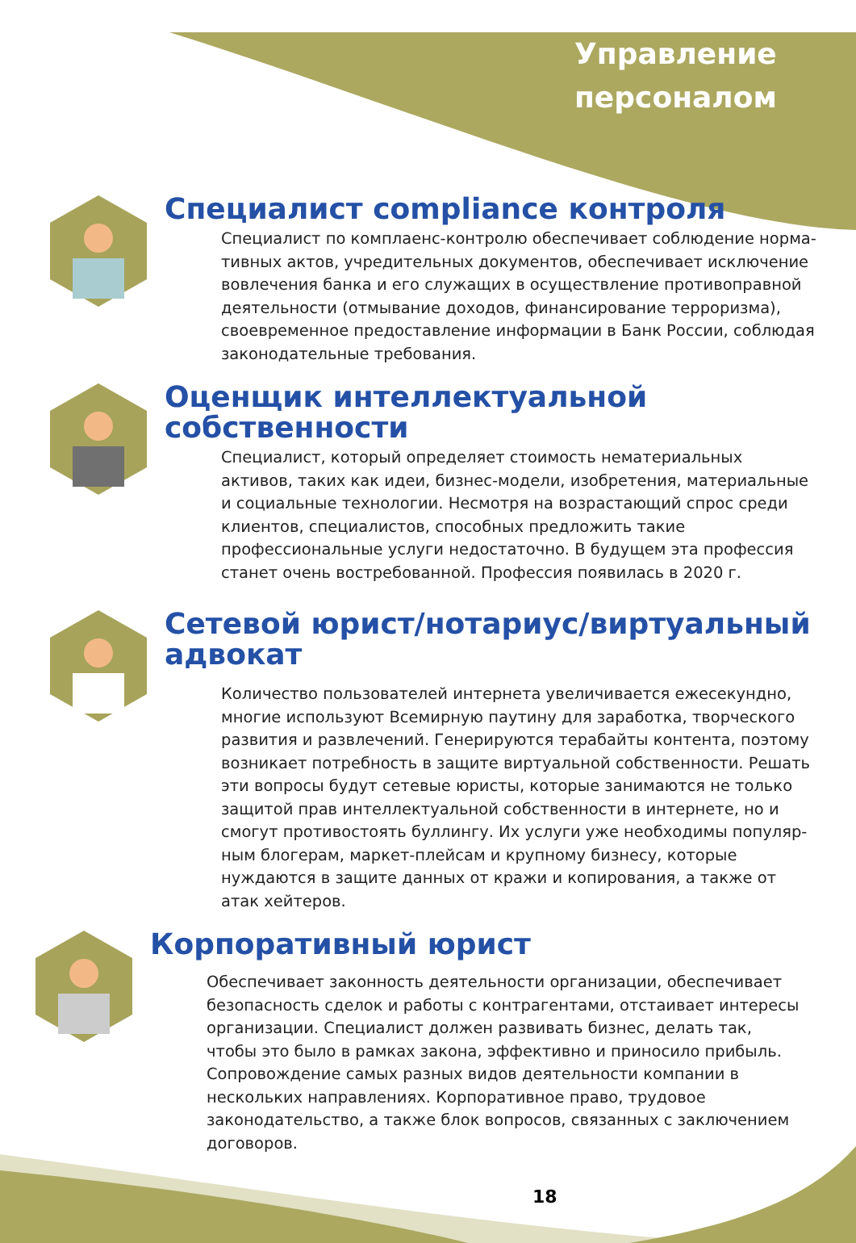Управление
персоналом
Специалист compliance контроля
Специалист по комплаенс-контролю обеспечивает соблюдение норма­тивных актов, учредительных документов, обеспечивает исключение вовлечения банка и его служащих в осуществление противоправной деятельности (отмывание доходов, финансирование терроризма), своевременное предоставление информации в Банк России, соблюдая законодательные требования.
Оценщик интеллектуальной собственности
Специалист, который определяет стоимость нематериальных активов, таких как идеи, бизнес-модели, изобретения, материальные и соци­альные технологии. Несмотря на возрастающий спрос среди клиентов, специалистов, способных предложить такие профессиональные услуги недостаточно. В будущем эта профессия станет очень востребованной. Профессия появилась в 2020 г.
Сетевой юрист/нотариус/виртуальный адвокат
Количество пользователей интернета увеличивается ежесекундно, многие используют Всемирную паутину для заработка, творческого развития и развлечений. Генерируются терабайты контента, поэтому возникает потребность в защите виртуальной собственности. Решать эти вопросы будут сетевые юристы, которые занимаются не только защитой прав интеллектуальной собственности в интернете, но и смогут противостоять буллингу. Их услуги уже необходимы популяр­ным блогерам, маркет-плейсам и крупному бизнесу, которые нуждают­ся в защите данных от кражи и копирования, а также от атак хейтеров.
Корпоративный юрист
Обеспечивает законность деятельности организации, обеспечивает безопасность сделок и работы с контрагентами, отстаивает интересы организации. Специалист должен развивать бизнес, делать так, чтобы это было в рамках закона, эффективно и приносило прибыль. Сопро­вождение самых разных видов деятельности компании в нескольких направлениях. Корпоративное право, трудовое законодательство, а также блок вопросов, связанных с заключением договоров.
18